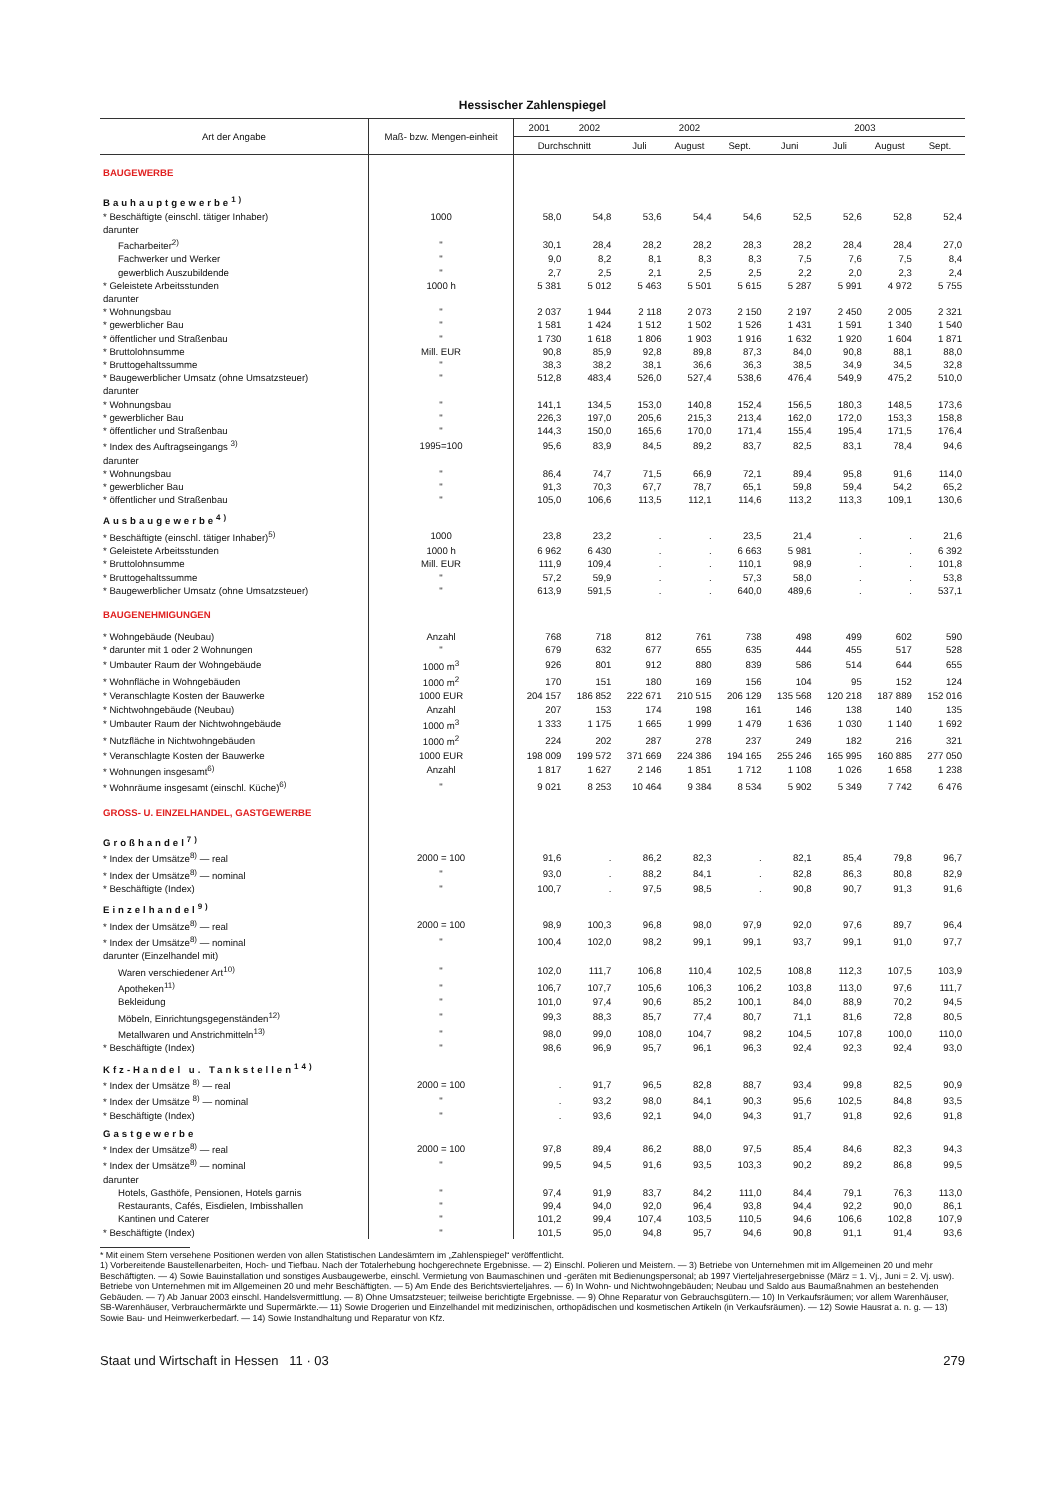Hessischer Zahlenspiegel
| Art der Angabe | Maß- bzw. Mengen-einheit | 2001 | 2002 | 2002 | | | 2003 | | | |
| --- | --- | --- | --- | --- | --- | --- | --- | --- | --- | --- |
| | | Durchschnitt | | Juli | August | Sept. | Juni | Juli | August | Sept. |
| BAUGEWERBE | | | | | | | | | | |
| Bauhauptgewerbe<sup>1)</sup> | | | | | | | | | | |
| * Beschäftigte (einschl. tätiger Inhaber) | 1000 | 58,0 | 54,8 | 53,6 | 54,4 | 54,6 | 52,5 | 52,6 | 52,8 | 52,4 |
| darunter | | | | | | | | | | |
| Facharbeiter<sup>2)</sup> | " | 30,1 | 28,4 | 28,2 | 28,2 | 28,3 | 28,2 | 28,4 | 28,4 | 27,0 |
| Fachwerker und Werker | " | 9,0 | 8,2 | 8,1 | 8,3 | 8,3 | 7,5 | 7,6 | 7,5 | 8,4 |
| gewerblich Auszubildende | " | 2,7 | 2,5 | 2,1 | 2,5 | 2,5 | 2,2 | 2,0 | 2,3 | 2,4 |
| * Geleistete Arbeitsstunden | 1000 h | 5 381 | 5 012 | 5 463 | 5 501 | 5 615 | 5 287 | 5 991 | 4 972 | 5 755 |
| darunter | | | | | | | | | | |
| * Wohnungsbau | " | 2 037 | 1 944 | 2 118 | 2 073 | 2 150 | 2 197 | 2 450 | 2 005 | 2 321 |
| * gewerblicher Bau | " | 1 581 | 1 424 | 1 512 | 1 502 | 1 526 | 1 431 | 1 591 | 1 340 | 1 540 |
| * öffentlicher und Straßenbau | " | 1 730 | 1 618 | 1 806 | 1 903 | 1 916 | 1 632 | 1 920 | 1 604 | 1 871 |
| * Bruttolohnsumme | Mill. EUR | 90,8 | 85,9 | 92,8 | 89,8 | 87,3 | 84,0 | 90,8 | 88,1 | 88,0 |
| * Bruttogehaltssumme | " | 38,3 | 38,2 | 38,1 | 36,6 | 36,3 | 38,5 | 34,9 | 34,5 | 32,8 |
| * Baugewerblicher Umsatz (ohne Umsatzsteuer) | " | 512,8 | 483,4 | 526,0 | 527,4 | 538,6 | 476,4 | 549,9 | 475,2 | 510,0 |
| darunter | | | | | | | | | | |
| * Wohnungsbau | " | 141,1 | 134,5 | 153,0 | 140,8 | 152,4 | 156,5 | 180,3 | 148,5 | 173,6 |
| * gewerblicher Bau | " | 226,3 | 197,0 | 205,6 | 215,3 | 213,4 | 162,0 | 172,0 | 153,3 | 158,8 |
| * öffentlicher und Straßenbau | " | 144,3 | 150,0 | 165,6 | 170,0 | 171,4 | 155,4 | 195,4 | 171,5 | 176,4 |
| * Index des Auftragseingangs <sup>3)</sup> | 1995=100 | 95,6 | 83,9 | 84,5 | 89,2 | 83,7 | 82,5 | 83,1 | 78,4 | 94,6 |
| darunter | | | | | | | | | | |
| * Wohnungsbau | " | 86,4 | 74,7 | 71,5 | 66,9 | 72,1 | 89,4 | 95,8 | 91,6 | 114,0 |
| * gewerblicher Bau | " | 91,3 | 70,3 | 67,7 | 78,7 | 65,1 | 59,8 | 59,4 | 54,2 | 65,2 |
| * öffentlicher und Straßenbau | " | 105,0 | 106,6 | 113,5 | 112,1 | 114,6 | 113,2 | 113,3 | 109,1 | 130,6 |
| Ausbaugewerbe<sup>4)</sup> | | | | | | | | | | |
| * Beschäftigte (einschl. tätiger Inhaber)<sup>5)</sup> | 1000 | 23,8 | 23,2 | . | . | 23,5 | 21,4 | . | . | 21,6 |
| * Geleistete Arbeitsstunden | 1000 h | 6 962 | 6 430 | . | . | 6 663 | 5 981 | . | . | 6 392 |
| * Bruttolohnsumme | Mill. EUR | 111,9 | 109,4 | . | . | 110,1 | 98,9 | . | . | 101,8 |
| * Bruttogehaltssumme | " | 57,2 | 59,9 | . | . | 57,3 | 58,0 | . | . | 53,8 |
| * Baugewerblicher Umsatz (ohne Umsatzsteuer) | " | 613,9 | 591,5 | . | . | 640,0 | 489,6 | . | . | 537,1 |
| BAUGENEHMIGUNGEN | | | | | | | | | | |
| * Wohngebäude (Neubau) | Anzahl | 768 | 718 | 812 | 761 | 738 | 498 | 499 | 602 | 590 |
| * darunter mit 1 oder 2 Wohnungen | " | 679 | 632 | 677 | 655 | 635 | 444 | 455 | 517 | 528 |
| * Umbauter Raum der Wohngebäude | 1000 m<sup>3</sup> | 926 | 801 | 912 | 880 | 839 | 586 | 514 | 644 | 655 |
| * Wohnfläche in Wohngebäuden | 1000 m<sup>2</sup> | 170 | 151 | 180 | 169 | 156 | 104 | 95 | 152 | 124 |
| * Veranschlagte Kosten der Bauwerke | 1000 EUR | 204 157 | 186 852 | 222 671 | 210 515 | 206 129 | 135 568 | 120 218 | 187 889 | 152 016 |
| * Nichtwohngebäude (Neubau) | Anzahl | 207 | 153 | 174 | 198 | 161 | 146 | 138 | 140 | 135 |
| * Umbauter Raum der Nichtwohngebäude | 1000 m<sup>3</sup> | 1 333 | 1 175 | 1 665 | 1 999 | 1 479 | 1 636 | 1 030 | 1 140 | 1 692 |
| * Nutzfläche in Nichtwohngebäuden | 1000 m<sup>2</sup> | 224 | 202 | 287 | 278 | 237 | 249 | 182 | 216 | 321 |
| * Veranschlagte Kosten der Bauwerke | 1000 EUR | 198 009 | 199 572 | 371 669 | 224 386 | 194 165 | 255 246 | 165 995 | 160 885 | 277 050 |
| * Wohnungen insgesamt<sup>6)</sup> | Anzahl | 1 817 | 1 627 | 2 146 | 1 851 | 1 712 | 1 108 | 1 026 | 1 658 | 1 238 |
| * Wohnräume insgesamt (einschl. Küche)<sup>6)</sup> | " | 9 021 | 8 253 | 10 464 | 9 384 | 8 534 | 5 902 | 5 349 | 7 742 | 6 476 |
| GROSS- U. EINZELHANDEL, GASTGEWERBE | | | | | | | | | | |
| Großhandel<sup>7)</sup> | | | | | | | | | | |
| * Index der Umsätze<sup>8)</sup> — real | 2000 = 100 | 91,6 | . | 86,2 | 82,3 | . | 82,1 | 85,4 | 79,8 | 96,7 |
| * Index der Umsätze<sup>8)</sup> — nominal | " | 93,0 | . | 88,2 | 84,1 | . | 82,8 | 86,3 | 80,8 | 82,9 |
| * Beschäftigte (Index) | " | 100,7 | . | 97,5 | 98,5 | . | 90,8 | 90,7 | 91,3 | 91,6 |
| Einzelhandel<sup>9)</sup> | | | | | | | | | | |
| * Index der Umsätze<sup>8)</sup> — real | 2000 = 100 | 98,9 | 100,3 | 96,8 | 98,0 | 97,9 | 92,0 | 97,6 | 89,7 | 96,4 |
| * Index der Umsätze<sup>8)</sup> — nominal | " | 100,4 | 102,0 | 98,2 | 99,1 | 99,1 | 93,7 | 99,1 | 91,0 | 97,7 |
| darunter (Einzelhandel mit) | | | | | | | | | | |
| Waren verschiedener Art<sup>10)</sup> | " | 102,0 | 111,7 | 106,8 | 110,4 | 102,5 | 108,8 | 112,3 | 107,5 | 103,9 |
| Apotheken<sup>11)</sup> | " | 106,7 | 107,7 | 105,6 | 106,3 | 106,2 | 103,8 | 113,0 | 97,6 | 111,7 |
| Bekleidung | " | 101,0 | 97,4 | 90,6 | 85,2 | 100,1 | 84,0 | 88,9 | 70,2 | 94,5 |
| Möbeln, Einrichtungsgegenständen<sup>12)</sup> | " | 99,3 | 88,3 | 85,7 | 77,4 | 80,7 | 71,1 | 81,6 | 72,8 | 80,5 |
| Metallwaren und Anstrichmitteln<sup>13)</sup> | " | 98,0 | 99,0 | 108,0 | 104,7 | 98,2 | 104,5 | 107,8 | 100,0 | 110,0 |
| * Beschäftigte (Index) | " | 98,6 | 96,9 | 95,7 | 96,1 | 96,3 | 92,4 | 92,3 | 92,4 | 93,0 |
| Kfz-Handel u. Tankstellen<sup>14)</sup> | | | | | | | | | | |
| * Index der Umsätze <sup>8)</sup> — real | 2000 = 100 | . | 91,7 | 96,5 | 82,8 | 88,7 | 93,4 | 99,8 | 82,5 | 90,9 |
| * Index der Umsätze <sup>8)</sup> — nominal | " | . | 93,2 | 98,0 | 84,1 | 90,3 | 95,6 | 102,5 | 84,8 | 93,5 |
| * Beschäftigte (Index) | " | . | 93,6 | 92,1 | 94,0 | 94,3 | 91,7 | 91,8 | 92,6 | 91,8 |
| Gastgewerbe | | | | | | | | | | |
| * Index der Umsätze<sup>8)</sup> — real | 2000 = 100 | 97,8 | 89,4 | 86,2 | 88,0 | 97,5 | 85,4 | 84,6 | 82,3 | 94,3 |
| * Index der Umsätze<sup>8)</sup> — nominal | " | 99,5 | 94,5 | 91,6 | 93,5 | 103,3 | 90,2 | 89,2 | 86,8 | 99,5 |
| darunter | | | | | | | | | | |
| Hotels, Gasthöfe, Pensionen, Hotels garnis | " | 97,4 | 91,9 | 83,7 | 84,2 | 111,0 | 84,4 | 79,1 | 76,3 | 113,0 |
| Restaurants, Cafés, Eisdielen, Imbisshallen | " | 99,4 | 94,0 | 92,0 | 96,4 | 93,8 | 94,4 | 92,2 | 90,0 | 86,1 |
| Kantinen und Caterer | " | 101,2 | 99,4 | 107,4 | 103,5 | 110,5 | 94,6 | 106,6 | 102,8 | 107,9 |
| * Beschäftigte (Index) | " | 101,5 | 95,0 | 94,8 | 95,7 | 94,6 | 90,8 | 91,1 | 91,4 | 93,6 |
* Mit einem Stern versehene Positionen werden von allen Statistischen Landesämtern im „Zahlenspiegel“ veröffentlicht.
1) Vorbereitende Baustellenarbeiten, Hoch- und Tiefbau. Nach der Totalerhebung hochgerechnete Ergebnisse. — 2) Einschl. Polieren und Meistern. — 3) Betriebe von Unternehmen mit im Allgemeinen 20 und mehr Beschäftigten. — 4) Sowie Bauinstallation und sonstiges Ausbaugewerbe, einschl. Vermietung von Baumaschinen und -geräten mit Bedienungspersonal; ab 1997 Vierteljahresergebnisse (März = 1. Vj., Juni = 2. Vj. usw). Betriebe von Unternehmen mit im Allgemeinen 20 und mehr Beschäftigten. — 5) Am Ende des Berichtsvierteljahres. — 6) In Wohn- und Nichtwohngebäuden; Neubau und Saldo aus Baumaßnahmen an bestehenden Gebäuden. — 7) Ab Januar 2003 einschl. Handelsvermittlung. — 8) Ohne Umsatzsteuer; teilweise berichtigte Ergebnisse. — 9) Ohne Reparatur von Gebrauchsgütern.— 10) In Verkaufsräumen; vor allem Warenhäuser, SB-Warenhäuser, Verbrauchermärkte und Supermärkte.— 11) Sowie Drogerien und Einzelhandel mit medizinischen, orthopädischen und kosmetischen Artikeln (in Verkaufsräumen). — 12) Sowie Hausrat a. n. g. — 13) Sowie Bau- und Heimwerkerbedarf. — 14) Sowie Instandhaltung und Reparatur von Kfz.
Staat und Wirtschaft in Hessen 11 · 03 279